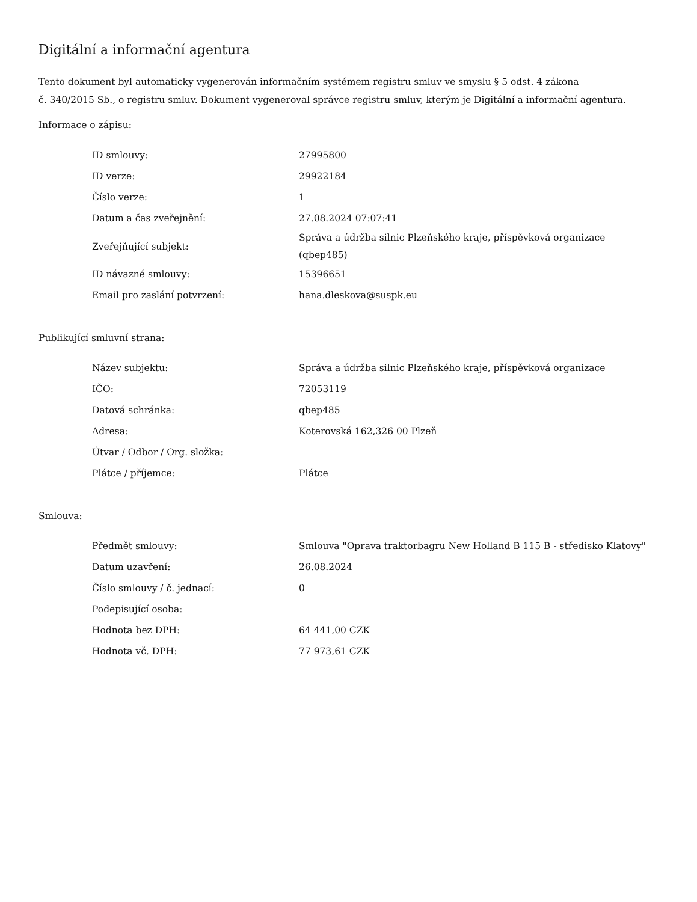Digitální a informační agentura
Tento dokument byl automaticky vygenerován informačním systémem registru smluv ve smyslu § 5 odst. 4 zákona
č. 340/2015 Sb., o registru smluv. Dokument vygeneroval správce registru smluv, kterým je Digitální a informační agentura.
Informace o zápisu:
| ID smlouvy: | 27995800 |
| ID verze: | 29922184 |
| Číslo verze: | 1 |
| Datum a čas zveřejnění: | 27.08.2024 07:07:41 |
| Zveřejňující subjekt: | Správa a údržba silnic Plzeňského kraje, příspěvková organizace (qbep485) |
| ID návazné smlouvy: | 15396651 |
| Email pro zaslání potvrzení: | hana.dleskova@suspk.eu |
Publikující smluvní strana:
| Název subjektu: | Správa a údržba silnic Plzeňského kraje, příspěvková organizace |
| IČO: | 72053119 |
| Datová schránka: | qbep485 |
| Adresa: | Koterovská 162,326 00 Plzeň |
| Útvar / Odbor / Org. složka: | |
| Plátce / příjemce: | Plátce |
Smlouva:
| Předmět smlouvy: | Smlouva "Oprava traktorbagru New Holland B 115 B - středisko Klatovy" |
| Datum uzavření: | 26.08.2024 |
| Číslo smlouvy / č. jednací: | 0 |
| Podepisující osoba: | |
| Hodnota bez DPH: | 64 441,00 CZK |
| Hodnota vč. DPH: | 77 973,61 CZK |